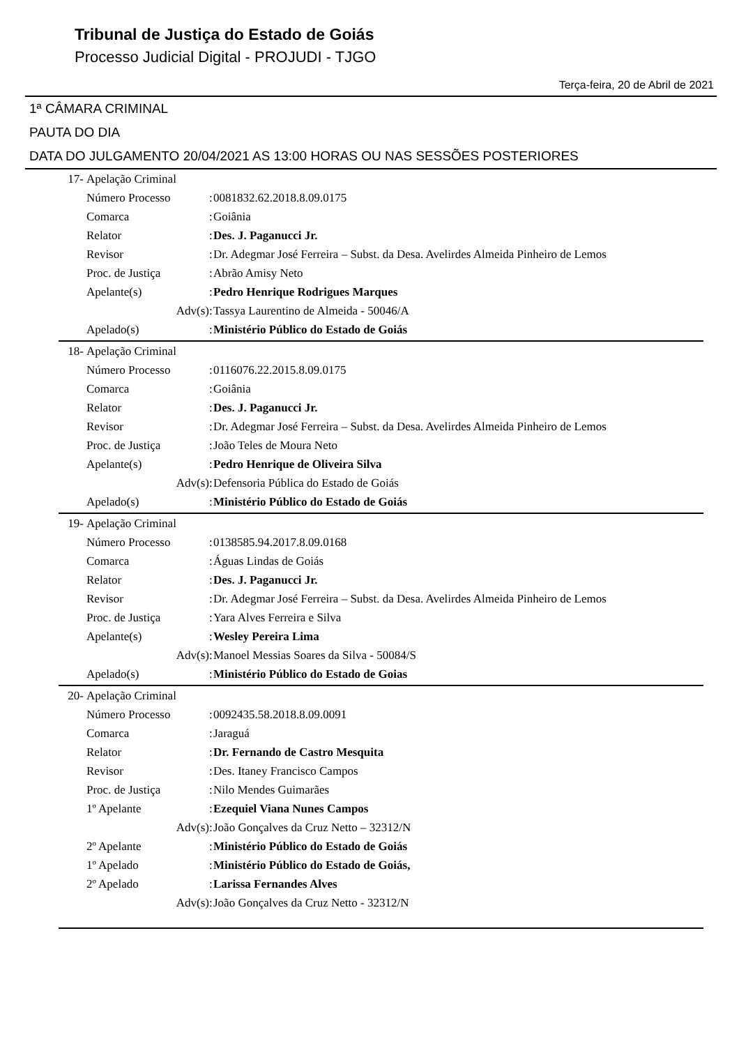Tribunal de Justiça do Estado de Goiás
Processo Judicial Digital - PROJUDI - TJGO
Terça-feira, 20 de Abril de 2021
1ª CÂMARA CRIMINAL
PAUTA DO DIA
DATA DO JULGAMENTO 20/04/2021 AS 13:00 HORAS OU NAS SESSÕES POSTERIORES
| 17- | Apelação Criminal | | |
| | Número Processo | : | 0081832.62.2018.8.09.0175 |
| | Comarca | : | Goiânia |
| | Relator | : | Des. J. Paganucci Jr. |
| | Revisor | : | Dr. Adegmar José Ferreira – Subst. da Desa. Avelirdes Almeida Pinheiro de Lemos |
| | Proc. de Justiça | : | Abrão Amisy Neto |
| | Apelante(s) | : | Pedro Henrique Rodrigues Marques |
| | Adv(s) | : | Tassya Laurentino de Almeida - 50046/A |
| | Apelado(s) | : | Ministério Público do Estado de Goiás |
| 18- | Apelação Criminal | | |
| | Número Processo | : | 0116076.22.2015.8.09.0175 |
| | Comarca | : | Goiânia |
| | Relator | : | Des. J. Paganucci Jr. |
| | Revisor | : | Dr. Adegmar José Ferreira – Subst. da Desa. Avelirdes Almeida Pinheiro de Lemos |
| | Proc. de Justiça | : | João Teles de Moura Neto |
| | Apelante(s) | : | Pedro Henrique de Oliveira Silva |
| | Adv(s) | : | Defensoria Pública do Estado de Goiás |
| | Apelado(s) | : | Ministério Público do Estado de Goiás |
| 19- | Apelação Criminal | | |
| | Número Processo | : | 0138585.94.2017.8.09.0168 |
| | Comarca | : | Águas Lindas de Goiás |
| | Relator | : | Des. J. Paganucci Jr. |
| | Revisor | : | Dr. Adegmar José Ferreira – Subst. da Desa. Avelirdes Almeida Pinheiro de Lemos |
| | Proc. de Justiça | : | Yara Alves Ferreira e Silva |
| | Apelante(s) | : | Wesley Pereira Lima |
| | Adv(s) | : | Manoel Messias Soares da Silva - 50084/S |
| | Apelado(s) | : | Ministério Público do Estado de Goias |
| 20- | Apelação Criminal | | |
| | Número Processo | : | 0092435.58.2018.8.09.0091 |
| | Comarca | : | Jaraguá |
| | Relator | : | Dr. Fernando de Castro Mesquita |
| | Revisor | : | Des. Itaney Francisco Campos |
| | Proc. de Justiça | : | Nilo Mendes Guimarães |
| | 1º Apelante | : | Ezequiel Viana Nunes Campos |
| | Adv(s) | : | João Gonçalves da Cruz Netto – 32312/N |
| | 2º Apelante | : | Ministério Público do Estado de Goiás |
| | 1º Apelado | : | Ministério Público do Estado de Goiás, |
| | 2º Apelado | : | Larissa Fernandes Alves |
| | Adv(s) | : | João Gonçalves da Cruz Netto - 32312/N |